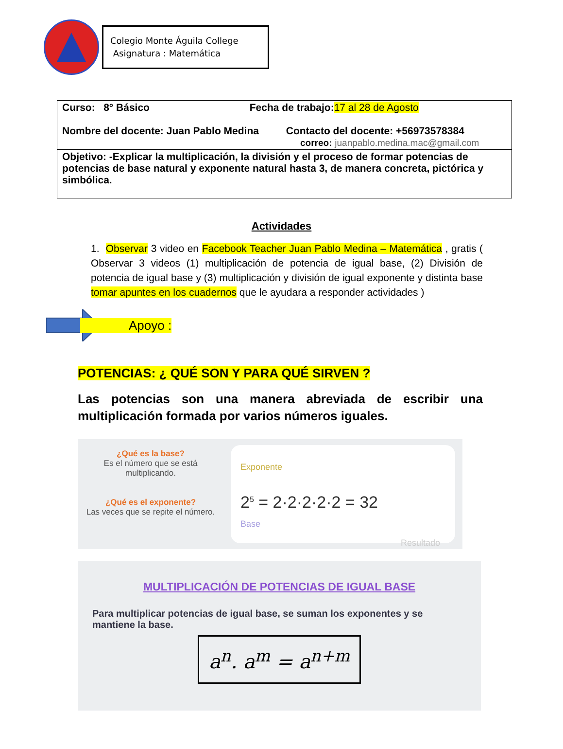Colegio Monte Águila College
Asignatura : Matemática
| Curso: 8° Básico Fecha de trabajo: 17 al 28 de Agosto Nombre del docente: Juan Pablo Medina Contacto del docente: +56973578384 correo: juanpablo.medina.mac@gmail.com |
| Objetivo: -Explicar la multiplicación, la división y el proceso de formar potencias de potencias de base natural y exponente natural hasta 3, de manera concreta, pictórica y simbólica. |
Actividades
1. Observar 3 video en Facebook Teacher Juan Pablo Medina – Matemática , gratis ( Observar 3 videos (1) multiplicación de potencia de igual base, (2) División de potencia de igual base y (3) multiplicación y división de igual exponente y distinta base tomar apuntes en los cuadernos que le ayudara a responder actividades )
Apoyo :
POTENCIAS: ¿ QUÉ SON Y PARA QUÉ SIRVEN ?
Las potencias son una manera abreviada de escribir una multiplicación formada por varios números iguales.
¿Qué es la base?
Es el número que se está multiplicando.
¿Qué es el exponente?
Las veces que se repite el número.
Exponente
2<sup>5</sup> = 2·2·2·2·2 = 32
Base Resultado
MULTIPLICACIÓN DE POTENCIAS DE IGUAL BASE
Para multiplicar potencias de igual base, se suman los exponentes y se mantiene la base.
a<sup>n</sup>. a<sup>m</sup> = a<sup>n+m</sup>